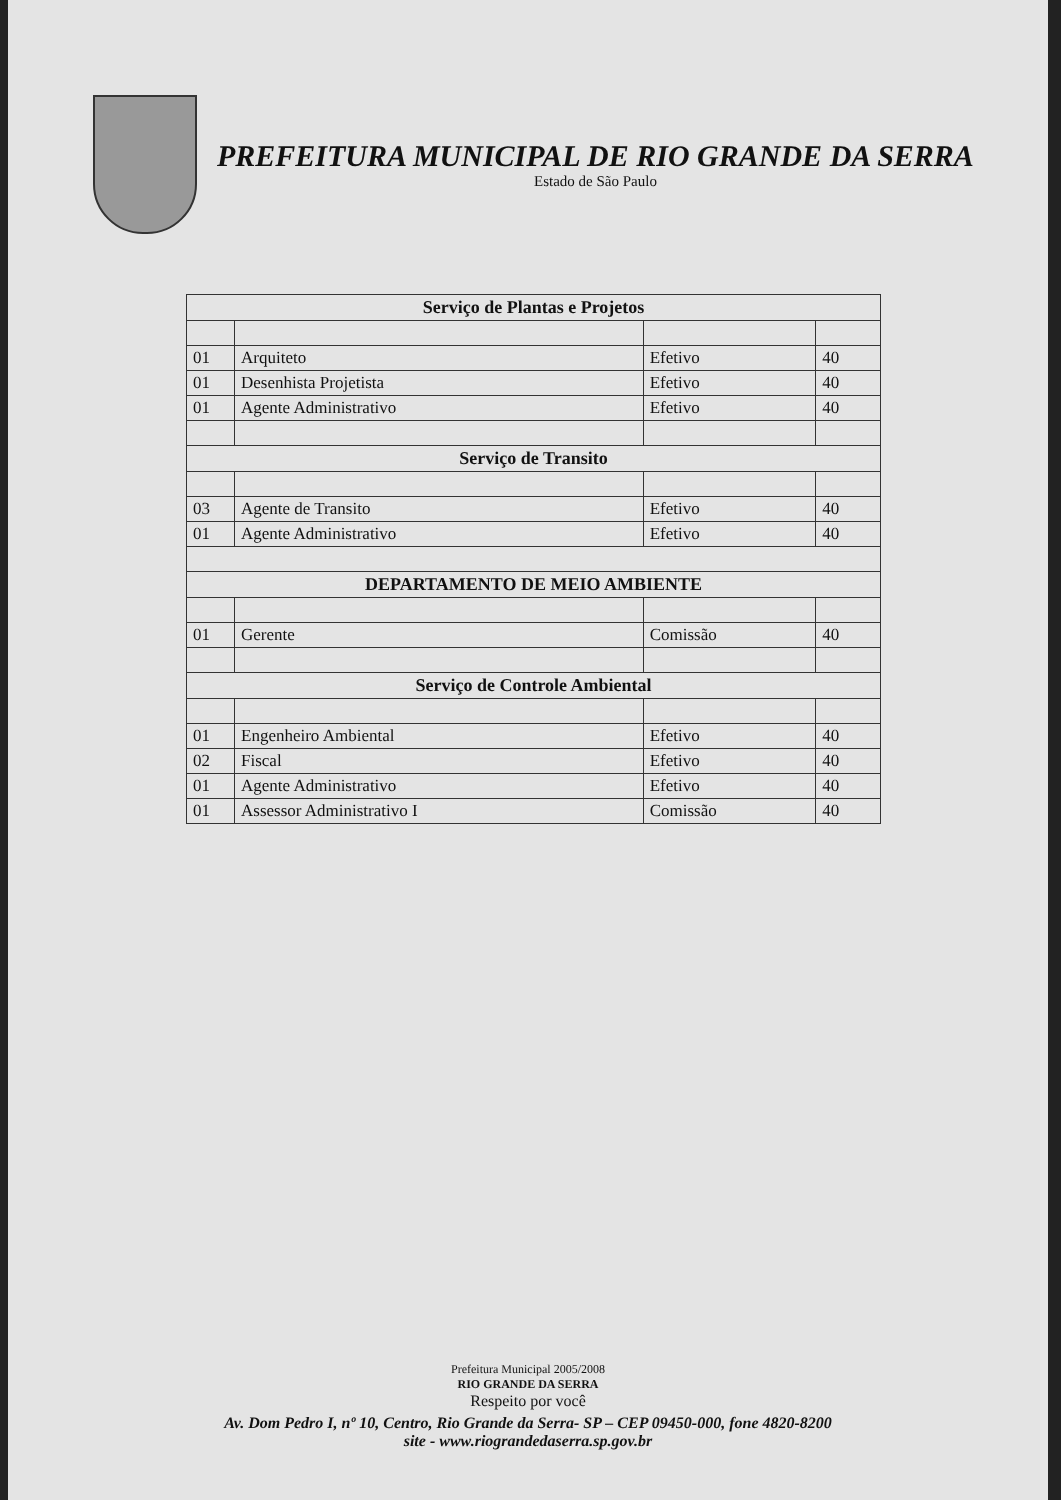PREFEITURA MUNICIPAL DE RIO GRANDE DA SERRA
Estado de São Paulo
| Serviço de Plantas e Projetos | | | |
| --- | --- | --- | --- |
| 01 | Arquiteto | Efetivo | 40 |
| 01 | Desenhista Projetista | Efetivo | 40 |
| 01 | Agente Administrativo | Efetivo | 40 |
| Serviço de Transito | | | |
| 03 | Agente de Transito | Efetivo | 40 |
| 01 | Agente Administrativo | Efetivo | 40 |
| DEPARTAMENTO DE MEIO AMBIENTE | | | |
| 01 | Gerente | Comissão | 40 |
| Serviço de Controle Ambiental | | | |
| 01 | Engenheiro Ambiental | Efetivo | 40 |
| 02 | Fiscal | Efetivo | 40 |
| 01 | Agente Administrativo | Efetivo | 40 |
| 01 | Assessor Administrativo I | Comissão | 40 |
Prefeitura Municipal 2005/2008
RIO GRANDE DA SERRA
Respeito por você
Av. Dom Pedro I, nº 10, Centro, Rio Grande da Serra- SP – CEP 09450-000, fone 4820-8200
site - www.riograndedaserra.sp.gov.br